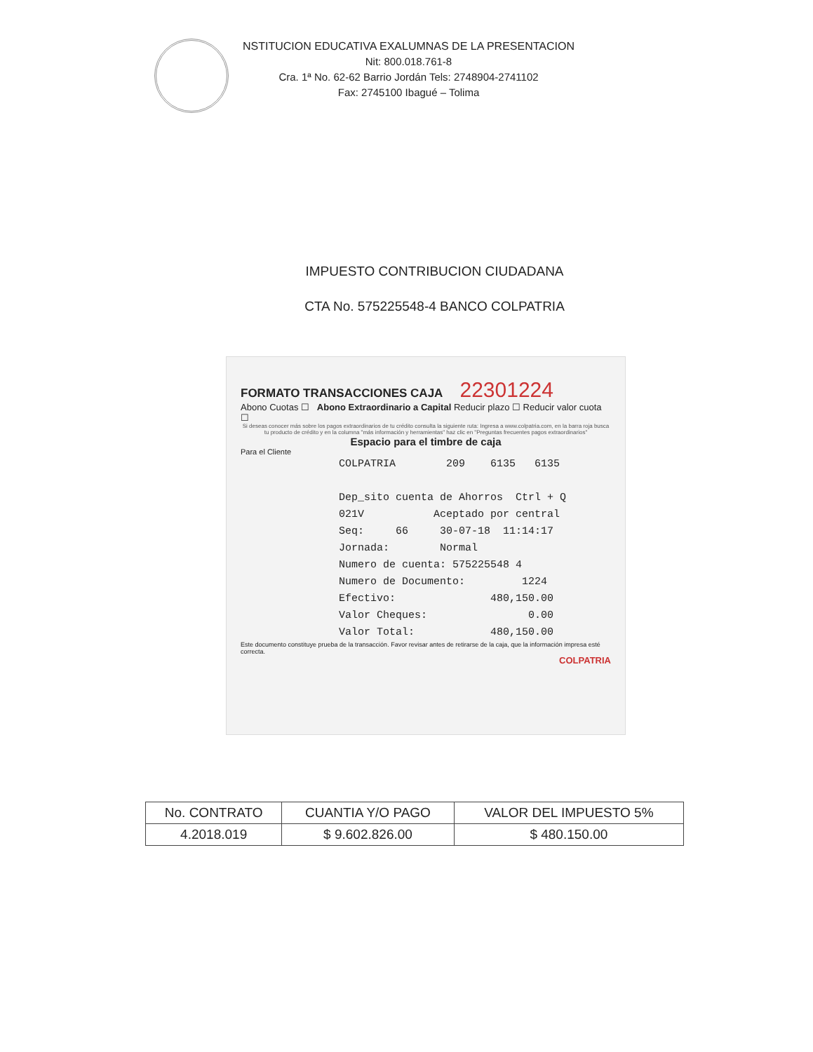NSTITUCION EDUCATIVA EXALUMNAS DE LA PRESENTACION
Nit: 800.018.761-8
Cra. 1ª No. 62-62 Barrio Jordán Tels: 2748904-2741102
Fax: 2745100 Ibagué – Tolima
IMPUESTO CONTRIBUCION CIUDADANA
CTA No. 575225548-4 BANCO COLPATRIA
FORMATO TRANSACCIONES CAJA 22301224
Abono Cuotas ☐ Abono Extraordinario a Capital Reducir plazo ☐ Reducir valor cuota ☐
Si deseas conocer más sobre los pagos extraordinarios de tu crédito consulta la siguiente ruta: Ingresa a www.colpatria.com, en la barra roja busca tu producto de crédito y en la columna "más información y herramientas" haz clic en "Preguntas frecuentes pagos extraordinarios"
Espacio para el timbre de caja
Para el Cliente
COLPATRIA 209 6135 6135 Dep_sito cuenta de Ahorros Ctrl + Q 021V Aceptado por central Seq: 66 30-07-18 11:14:17 Jornada: Normal Numero de cuenta: 575225548 4 Numero de Documento: 1224 Efectivo: 480,150.00 Valor Cheques: 0.00 Valor Total: 480,150.00
Este documento constituye prueba de la transacción. Favor revisar antes de retirarse de la caja, que la información impresa esté correcta.
COLPATRIA
| No. CONTRATO | CUANTIA Y/O PAGO | VALOR DEL IMPUESTO 5% |
| --- | --- | --- |
| 4.2018.019 | $ 9.602.826.00 | $ 480.150.00 |